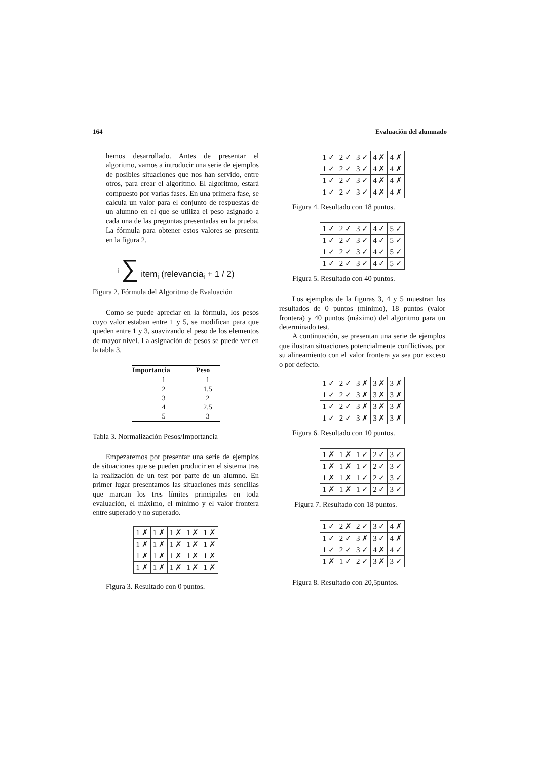164 Evaluación del alumnado
hemos desarrollado. Antes de presentar el algoritmo, vamos a introducir una serie de ejemplos de posibles situaciones que nos han servido, entre otros, para crear el algoritmo. El algoritmo, estará compuesto por varias fases. En una primera fase, se calcula un valor para el conjunto de respuestas de un alumno en el que se utiliza el peso asignado a cada una de las preguntas presentadas en la prueba. La fórmula para obtener estos valores se presenta en la figura 2.
<sup>i</sup> ∑ item<sub>i</sub> (relevancia<sub>i</sub> + 1 / 2)
Figura 2. Fórmula del Algoritmo de Evaluación
Como se puede apreciar en la fórmula, los pesos cuyo valor estaban entre 1 y 5, se modifican para que queden entre 1 y 3, suavizando el peso de los elementos de mayor nivel. La asignación de pesos se puede ver en la tabla 3.
| Importancia | Peso |
| --- | --- |
| 1 | 1 |
| 2 | 1.5 |
| 3 | 2 |
| 4 | 2.5 |
| 5 | 3 |
Tabla 3. Normalización Pesos/Importancia
Empezaremos por presentar una serie de ejemplos de situaciones que se pueden producir en el sistema tras la realización de un test por parte de un alumno. En primer lugar presentamos las situaciones más sencillas que marcan los tres límites principales en toda evaluación, el máximo, el mínimo y el valor frontera entre superado y no superado.
| 1 ✗ | 1 ✗ | 1 ✗ | 1 ✗ | 1 ✗ |
| 1 ✗ | 1 ✗ | 1 ✗ | 1 ✗ | 1 ✗ |
| 1 ✗ | 1 ✗ | 1 ✗ | 1 ✗ | 1 ✗ |
| 1 ✗ | 1 ✗ | 1 ✗ | 1 ✗ | 1 ✗ |
Figura 3. Resultado con 0 puntos.
| 1 ✓ | 2 ✓ | 3 ✓ | 4 ✗ | 4 ✗ |
| 1 ✓ | 2 ✓ | 3 ✓ | 4 ✗ | 4 ✗ |
| 1 ✓ | 2 ✓ | 3 ✓ | 4 ✗ | 4 ✗ |
| 1 ✓ | 2 ✓ | 3 ✓ | 4 ✗ | 4 ✗ |
Figura 4. Resultado con 18 puntos.
| 1 ✓ | 2 ✓ | 3 ✓ | 4 ✓ | 5 ✓ |
| 1 ✓ | 2 ✓ | 3 ✓ | 4 ✓ | 5 ✓ |
| 1 ✓ | 2 ✓ | 3 ✓ | 4 ✓ | 5 ✓ |
| 1 ✓ | 2 ✓ | 3 ✓ | 4 ✓ | 5 ✓ |
Figura 5. Resultado con 40 puntos.
Los ejemplos de la figuras 3, 4 y 5 muestran los resultados de 0 puntos (mínimo), 18 puntos (valor frontera) y 40 puntos (máximo) del algoritmo para un determinado test.
A continuación, se presentan una serie de ejemplos que ilustran situaciones potencialmente conflictivas, por su alineamiento con el valor frontera ya sea por exceso o por defecto.
| 1 ✓ | 2 ✓ | 3 ✗ | 3 ✗ | 3 ✗ |
| 1 ✓ | 2 ✓ | 3 ✗ | 3 ✗ | 3 ✗ |
| 1 ✓ | 2 ✓ | 3 ✗ | 3 ✗ | 3 ✗ |
| 1 ✓ | 2 ✓ | 3 ✗ | 3 ✗ | 3 ✗ |
Figura 6. Resultado con 10 puntos.
| 1 ✗ | 1 ✗ | 1 ✓ | 2 ✓ | 3 ✓ |
| 1 ✗ | 1 ✗ | 1 ✓ | 2 ✓ | 3 ✓ |
| 1 ✗ | 1 ✗ | 1 ✓ | 2 ✓ | 3 ✓ |
| 1 ✗ | 1 ✗ | 1 ✓ | 2 ✓ | 3 ✓ |
Figura 7. Resultado con 18 puntos.
| 1 ✓ | 2 ✗ | 2 ✓ | 3 ✓ | 4 ✗ |
| 1 ✓ | 2 ✓ | 3 ✗ | 3 ✓ | 4 ✗ |
| 1 ✓ | 2 ✓ | 3 ✓ | 4 ✗ | 4 ✓ |
| 1 ✗ | 1 ✓ | 2 ✓ | 3 ✗ | 3 ✓ |
Figura 8. Resultado con 20,5puntos.